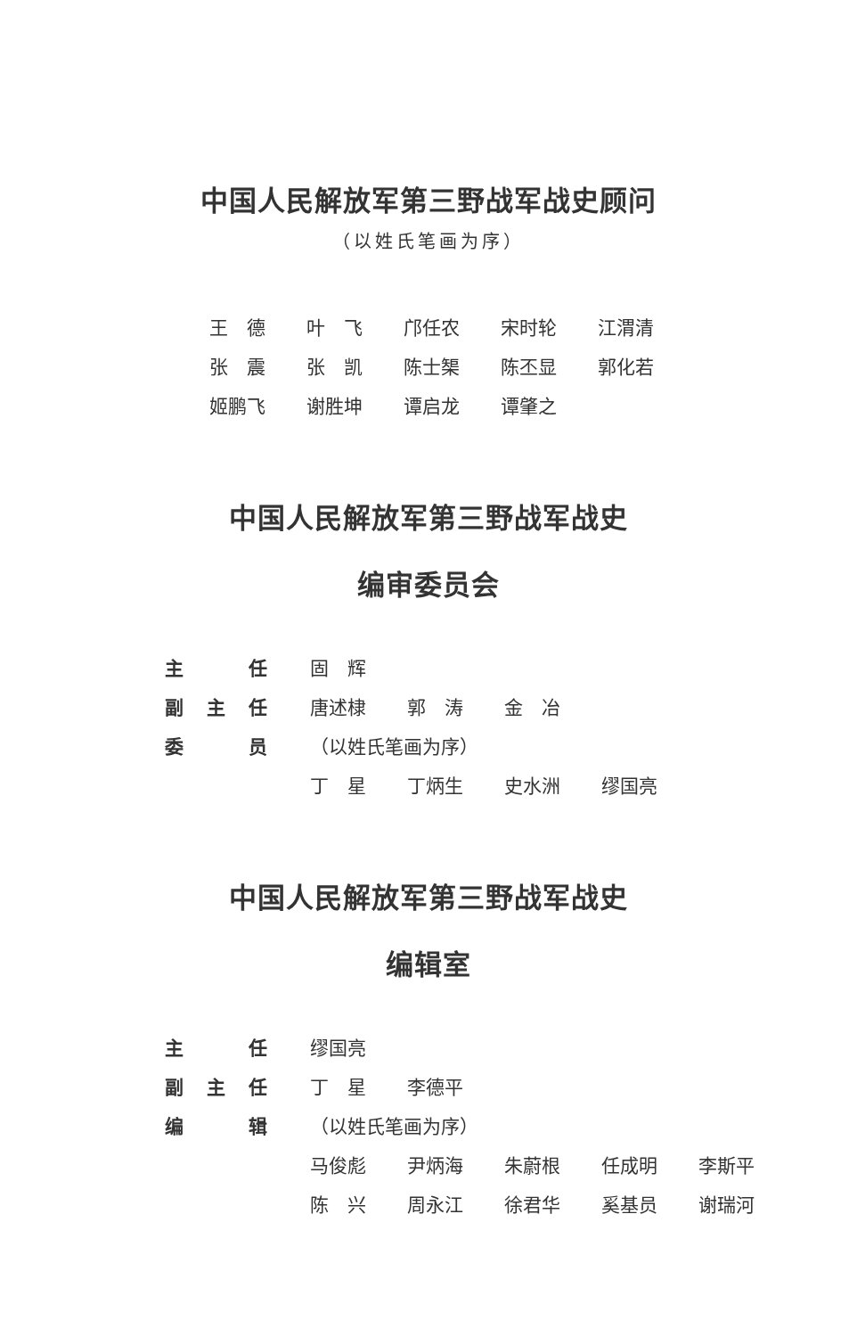中国人民解放军第三野战军战史顾问
（以姓氏笔画为序）
| 王 德 | 叶 飞 | 邝任农 | 宋时轮 | 江渭清 |
| 张 震 | 张 凯 | 陈士榘 | 陈丕显 | 郭化若 |
| 姬鹏飞 | 谢胜坤 | 谭启龙 | 谭肇之 | |
中国人民解放军第三野战军战史
编审委员会
| 主 任 | 固 辉 | | | |
| 副主任 | 唐述棣 | 郭 涛 | 金 冶 | |
| 委 员 | （以姓氏笔画为序） | | | |
| | 丁 星 | 丁炳生 | 史水洲 | 缪国亮 |
中国人民解放军第三野战军战史
编辑室
| 主 任 | 缪国亮 | | | | |
| 副主任 | 丁 星 | 李德平 | | | |
| 编 辑 | （以姓氏笔画为序） | | | | |
| | 马俊彪 | 尹炳海 | 朱蔚根 | 任成明 | 李斯平 |
| | 陈 兴 | 周永江 | 徐君华 | 奚基员 | 谢瑞河 |